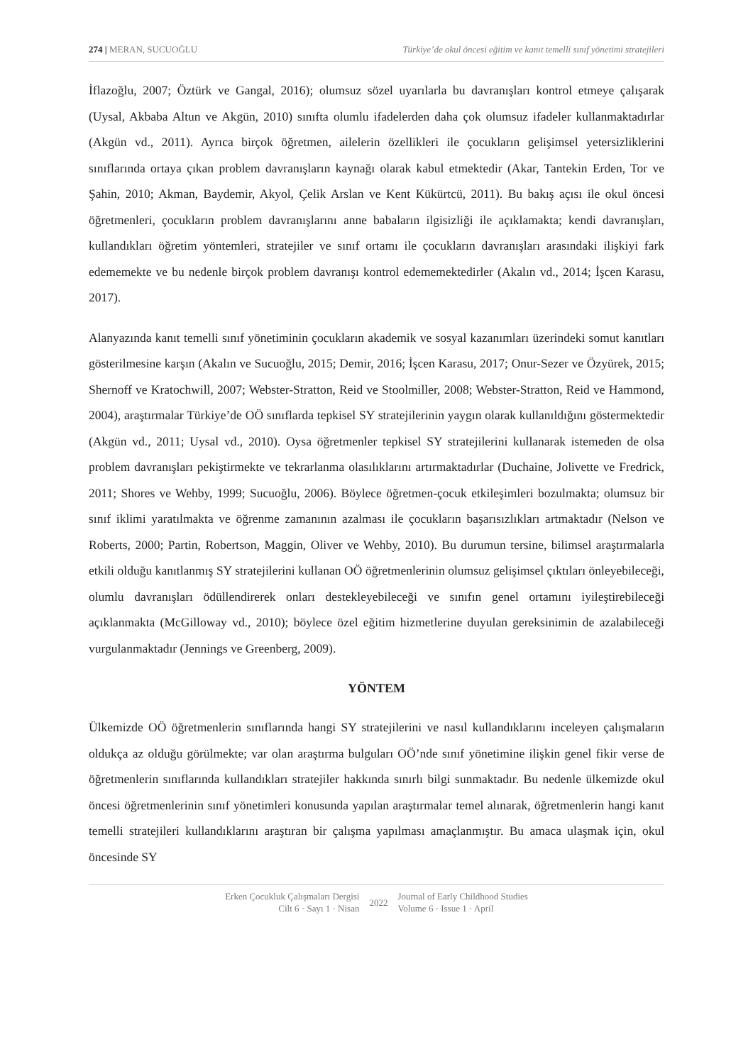274 | MERAN, SUCUOĞLU Türkiye’de okul öncesi eğitim ve kanıt temelli sınıf yönetimi stratejileri
İflazoğlu, 2007; Öztürk ve Gangal, 2016); olumsuz sözel uyarılarla bu davranışları kontrol etmeye çalışarak (Uysal, Akbaba Altun ve Akgün, 2010) sınıfta olumlu ifadelerden daha çok olumsuz ifadeler kullanmaktadırlar (Akgün vd., 2011). Ayrıca birçok öğretmen, ailelerin özellikleri ile çocukların gelişimsel yetersizliklerini sınıflarında ortaya çıkan problem davranışların kaynağı olarak kabul etmektedir (Akar, Tantekin Erden, Tor ve Şahin, 2010; Akman, Baydemir, Akyol, Çelik Arslan ve Kent Kükürtcü, 2011). Bu bakış açısı ile okul öncesi öğretmenleri, çocukların problem davranışlarını anne babaların ilgisizliği ile açıklamakta; kendi davranışları, kullandıkları öğretim yöntemleri, stratejiler ve sınıf ortamı ile çocukların davranışları arasındaki ilişkiyi fark edememekte ve bu nedenle birçok problem davranışı kontrol edememektedirler (Akalın vd., 2014; İşcen Karasu, 2017).
Alanyazında kanıt temelli sınıf yönetiminin çocukların akademik ve sosyal kazanımları üzerindeki somut kanıtları gösterilmesine karşın (Akalın ve Sucuoğlu, 2015; Demir, 2016; İşcen Karasu, 2017; Onur-Sezer ve Özyürek, 2015; Shernoff ve Kratochwill, 2007; Webster-Stratton, Reid ve Stoolmiller, 2008; Webster-Stratton, Reid ve Hammond, 2004), araştırmalar Türkiye’de OÖ sınıflarda tepkisel SY stratejilerinin yaygın olarak kullanıldığını göstermektedir (Akgün vd., 2011; Uysal vd., 2010). Oysa öğretmenler tepkisel SY stratejilerini kullanarak istemeden de olsa problem davranışları pekiştirmekte ve tekrarlanma olasılıklarını artırmaktadırlar (Duchaine, Jolivette ve Fredrick, 2011; Shores ve Wehby, 1999; Sucuoğlu, 2006). Böylece öğretmen-çocuk etkileşimleri bozulmakta; olumsuz bir sınıf iklimi yaratılmakta ve öğrenme zamanının azalması ile çocukların başarısızlıkları artmaktadır (Nelson ve Roberts, 2000; Partin, Robertson, Maggin, Oliver ve Wehby, 2010). Bu durumun tersine, bilimsel araştırmalarla etkili olduğu kanıtlanmış SY stratejilerini kullanan OÖ öğretmenlerinin olumsuz gelişimsel çıktıları önleyebileceği, olumlu davranışları ödüllendirerek onları destekleyebileceği ve sınıfın genel ortamını iyileştirebileceği açıklanmakta (McGilloway vd., 2010); böylece özel eğitim hizmetlerine duyulan gereksinimin de azalabileceği vurgulanmaktadır (Jennings ve Greenberg, 2009).
YÖNTEM
Ülkemizde OÖ öğretmenlerin sınıflarında hangi SY stratejilerini ve nasıl kullandıklarını inceleyen çalışmaların oldukça az olduğu görülmekte; var olan araştırma bulguları OÖ’nde sınıf yönetimine ilişkin genel fikir verse de öğretmenlerin sınıflarında kullandıkları stratejiler hakkında sınırlı bilgi sunmaktadır. Bu nedenle ülkemizde okul öncesi öğretmenlerinin sınıf yönetimleri konusunda yapılan araştırmalar temel alınarak, öğretmenlerin hangi kanıt temelli stratejileri kullandıklarını araştıran bir çalışma yapılması amaçlanmıştır. Bu amaca ulaşmak için, okul öncesinde SY
Erken Çocukluk Çalışmaları Dergisi
Cilt 6 · Sayı 1 · Nisan
2022
Journal of Early Childhood Studies
Volume 6 · Issue 1 · April